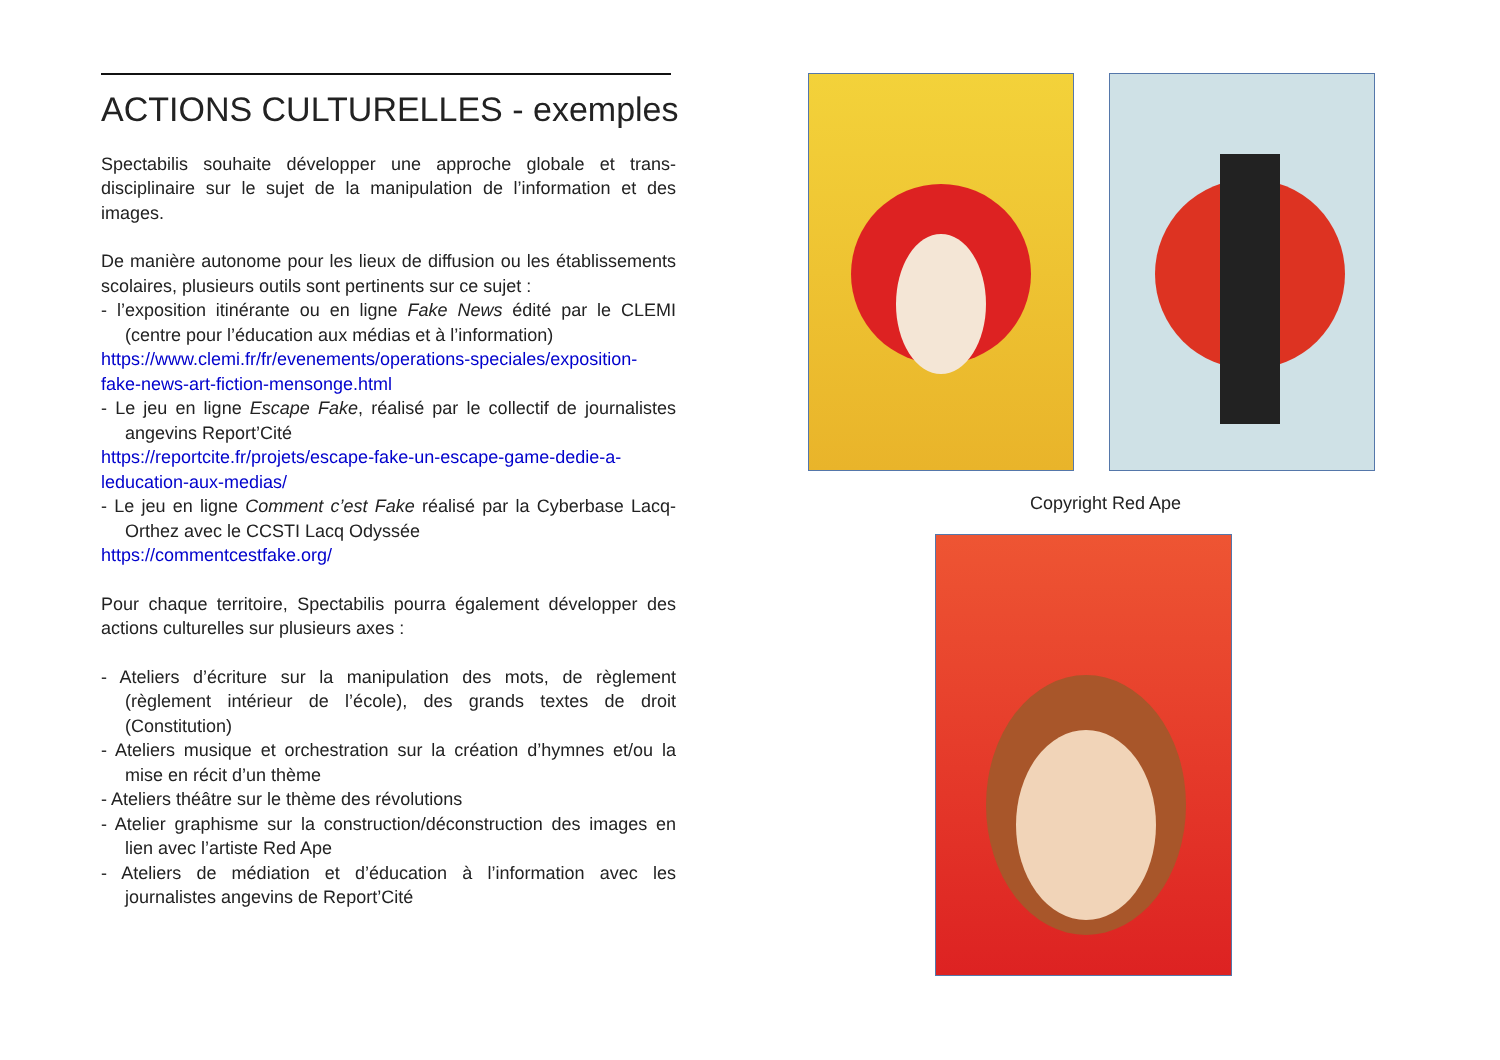ACTIONS CULTURELLES - exemples
Spectabilis souhaite développer une approche globale et trans-disciplinaire sur le sujet de la manipulation de l’information et des images.
De manière autonome pour les lieux de diffusion ou les établissements scolaires, plusieurs outils sont pertinents sur ce sujet :
- l’exposition itinérante ou en ligne Fake News édité par le CLEMI (centre pour l’éducation aux médias et à l’information)
https://www.clemi.fr/fr/evenements/operations-speciales/exposition-fake-news-art-fiction-mensonge.html
- Le jeu en ligne Escape Fake, réalisé par le collectif de journalistes angevins Report’Cité
https://reportcite.fr/projets/escape-fake-un-escape-game-dedie-a-leducation-aux-medias/
- Le jeu en ligne Comment c’est Fake réalisé par la Cyberbase Lacq-Orthez avec le CCSTI Lacq Odyssée
https://commentcestfake.org/
Pour chaque territoire, Spectabilis pourra également développer des actions culturelles sur plusieurs axes :
- Ateliers d’écriture sur la manipulation des mots, de règlement (règlement intérieur de l’école), des grands textes de droit (Constitution)
- Ateliers musique et orchestration sur la création d’hymnes et/ou la mise en récit d’un thème
- Ateliers théâtre sur le thème des révolutions
- Atelier graphisme sur la construction/déconstruction des images en lien avec l’artiste Red Ape
- Ateliers de médiation et d’éducation à l’information avec les journalistes angevins de Report’Cité
Copyright Red Ape